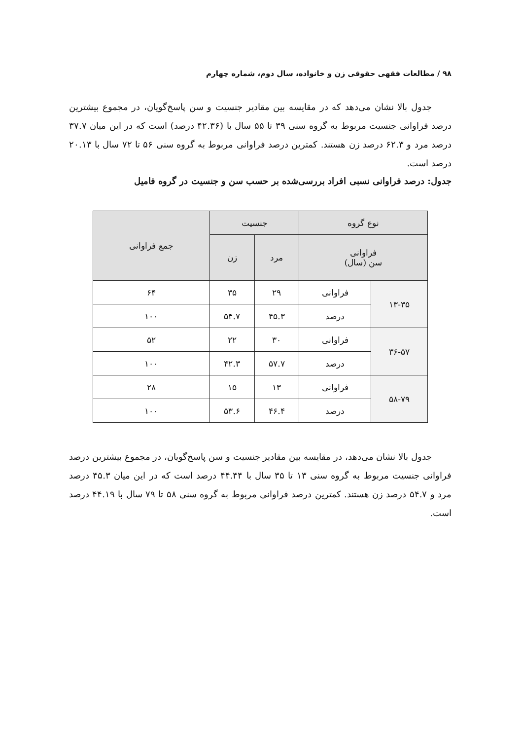۹۸ / مطالعات فقهی حقوقی زن و خانواده، سال دوم، شماره چهارم
جدول بالا نشان می‌دهد که در مقایسه بین مقادیر جنسیت و سن پاسخ‌گویان، در مجموع بیشترین درصد فراوانی جنسیت مربوط به گروه سنی ۳۹ تا ۵۵ سال با (۴۲.۳۶ درصد) است که در این میان ۳۷.۷ درصد مرد و ۶۲.۳ درصد زن هستند. کمترین درصد فراوانی مربوط به گروه سنی ۵۶ تا ۷۲ سال با ۲۰.۱۳ درصد است.
جدول: درصد فراوانی نسبی افراد بررسی‌شده بر حسب سن و جنسیت در گروه فامیل
| نوع گروه | | جنسیت | | جمع فراوانی |
| --- | --- | --- | --- | --- |
| فراوانی سن (سال) | | مرد | زن | |
| ۱۳-۳۵ | فراوانی | ۲۹ | ۳۵ | ۶۴ |
| | درصد | ۴۵.۳ | ۵۴.۷ | ۱۰۰ |
| ۳۶-۵۷ | فراوانی | ۳۰ | ۲۲ | ۵۲ |
| | درصد | ۵۷.۷ | ۴۲.۳ | ۱۰۰ |
| ۵۸-۷۹ | فراوانی | ۱۳ | ۱۵ | ۲۸ |
| | درصد | ۴۶.۴ | ۵۳.۶ | ۱۰۰ |
جدول بالا نشان می‌دهد، در مقایسه بین مقادیر جنسیت و سن پاسخ‌گویان، در مجموع بیشترین درصد فراوانی جنسیت مربوط به گروه سنی ۱۳ تا ۳۵ سال با ۴۴.۴۴ درصد است که در این میان ۴۵.۳ درصد مرد و ۵۴.۷ درصد زن هستند. کمترین درصد فراوانی مربوط به گروه سنی ۵۸ تا ۷۹ سال با ۴۴.۱۹ درصد است.